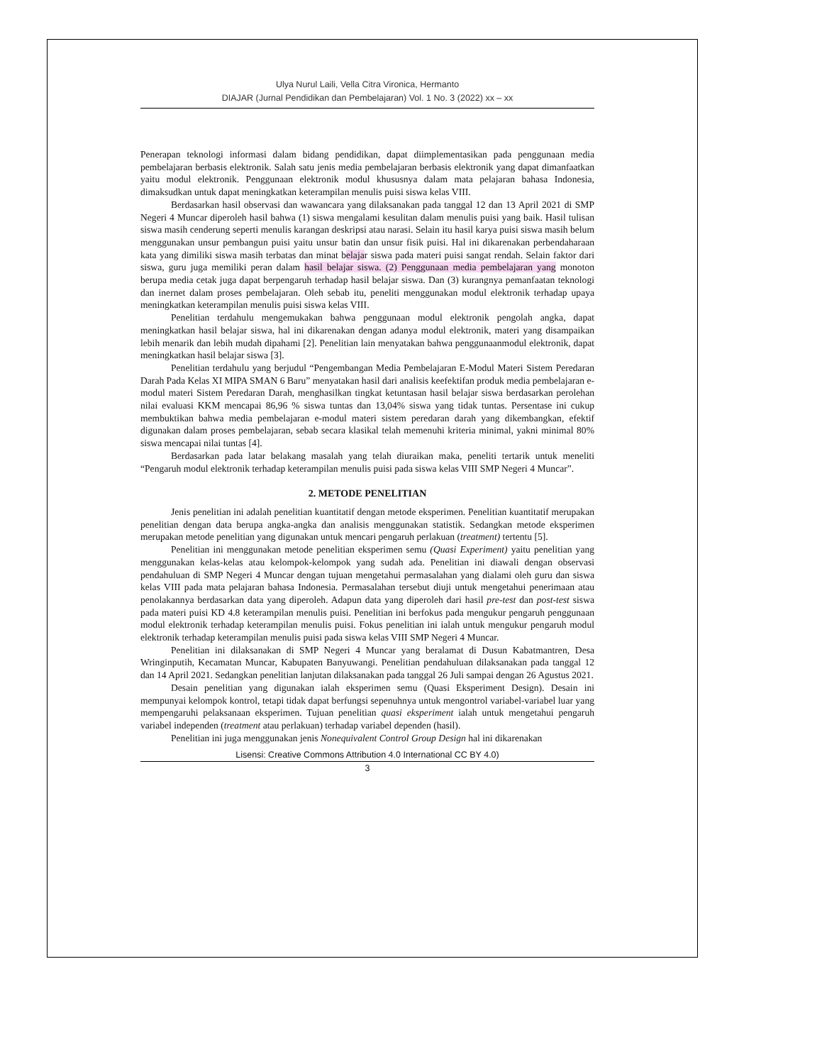Ulya Nurul Laili, Vella Citra Vironica, Hermanto
DIAJAR (Jurnal Pendidikan dan Pembelajaran) Vol. 1 No. 3 (2022) xx – xx
Penerapan teknologi informasi dalam bidang pendidikan, dapat diimplementasikan pada penggunaan media pembelajaran berbasis elektronik. Salah satu jenis media pembelajaran berbasis elektronik yang dapat dimanfaatkan yaitu modul elektronik. Penggunaan elektronik modul khususnya dalam mata pelajaran bahasa Indonesia, dimaksudkan untuk dapat meningkatkan keterampilan menulis puisi siswa kelas VIII.
Berdasarkan hasil observasi dan wawancara yang dilaksanakan pada tanggal 12 dan 13 April 2021 di SMP Negeri 4 Muncar diperoleh hasil bahwa (1) siswa mengalami kesulitan dalam menulis puisi yang baik. Hasil tulisan siswa masih cenderung seperti menulis karangan deskripsi atau narasi. Selain itu hasil karya puisi siswa masih belum menggunakan unsur pembangun puisi yaitu unsur batin dan unsur fisik puisi. Hal ini dikarenakan perbendaharaan kata yang dimiliki siswa masih terbatas dan minat belajar siswa pada materi puisi sangat rendah. Selain faktor dari siswa, guru juga memiliki peran dalam hasil belajar siswa. (2) Penggunaan media pembelajaran yang monoton berupa media cetak juga dapat berpengaruh terhadap hasil belajar siswa. Dan (3) kurangnya pemanfaatan teknologi dan inernet dalam proses pembelajaran. Oleh sebab itu, peneliti menggunakan modul elektronik terhadap upaya meningkatkan keterampilan menulis puisi siswa kelas VIII.
Penelitian terdahulu mengemukakan bahwa penggunaan modul elektronik pengolah angka, dapat meningkatkan hasil belajar siswa, hal ini dikarenakan dengan adanya modul elektronik, materi yang disampaikan lebih menarik dan lebih mudah dipahami [2]. Penelitian lain menyatakan bahwa penggunaanmodul elektronik, dapat meningkatkan hasil belajar siswa [3].
Penelitian terdahulu yang berjudul “Pengembangan Media Pembelajaran E-Modul Materi Sistem Peredaran Darah Pada Kelas XI MIPA SMAN 6 Baru” menyatakan hasil dari analisis keefektifan produk media pembelajaran e-modul materi Sistem Peredaran Darah, menghasilkan tingkat ketuntasan hasil belajar siswa berdasarkan perolehan nilai evaluasi KKM mencapai 86,96 % siswa tuntas dan 13,04% siswa yang tidak tuntas. Persentase ini cukup membuktikan bahwa media pembelajaran e-modul materi sistem peredaran darah yang dikembangkan, efektif digunakan dalam proses pembelajaran, sebab secara klasikal telah memenuhi kriteria minimal, yakni minimal 80% siswa mencapai nilai tuntas [4].
Berdasarkan pada latar belakang masalah yang telah diuraikan maka, peneliti tertarik untuk meneliti “Pengaruh modul elektronik terhadap keterampilan menulis puisi pada siswa kelas VIII SMP Negeri 4 Muncar”.
2. METODE PENELITIAN
Jenis penelitian ini adalah penelitian kuantitatif dengan metode eksperimen. Penelitian kuantitatif merupakan penelitian dengan data berupa angka-angka dan analisis menggunakan statistik. Sedangkan metode eksperimen merupakan metode penelitian yang digunakan untuk mencari pengaruh perlakuan (treatment) tertentu [5].
Penelitian ini menggunakan metode penelitian eksperimen semu (Quasi Experiment) yaitu penelitian yang menggunakan kelas-kelas atau kelompok-kelompok yang sudah ada. Penelitian ini diawali dengan observasi pendahuluan di SMP Negeri 4 Muncar dengan tujuan mengetahui permasalahan yang dialami oleh guru dan siswa kelas VIII pada mata pelajaran bahasa Indonesia. Permasalahan tersebut diuji untuk mengetahui penerimaan atau penolakannya berdasarkan data yang diperoleh. Adapun data yang diperoleh dari hasil pre-test dan post-test siswa pada materi puisi KD 4.8 keterampilan menulis puisi. Penelitian ini berfokus pada mengukur pengaruh penggunaan modul elektronik terhadap keterampilan menulis puisi. Fokus penelitian ini ialah untuk mengukur pengaruh modul elektronik terhadap keterampilan menulis puisi pada siswa kelas VIII SMP Negeri 4 Muncar.
Penelitian ini dilaksanakan di SMP Negeri 4 Muncar yang beralamat di Dusun Kabatmantren, Desa Wringinputih, Kecamatan Muncar, Kabupaten Banyuwangi. Penelitian pendahuluan dilaksanakan pada tanggal 12 dan 14 April 2021. Sedangkan penelitian lanjutan dilaksanakan pada tanggal 26 Juli sampai dengan 26 Agustus 2021.
Desain penelitian yang digunakan ialah eksperimen semu (Quasi Eksperiment Design). Desain ini mempunyai kelompok kontrol, tetapi tidak dapat berfungsi sepenuhnya untuk mengontrol variabel-variabel luar yang mempengaruhi pelaksanaan eksperimen. Tujuan penelitian quasi eksperiment ialah untuk mengetahui pengaruh variabel independen (treatment atau perlakuan) terhadap variabel dependen (hasil).
Penelitian ini juga menggunakan jenis Nonequivalent Control Group Design hal ini dikarenakan
Lisensi: Creative Commons Attribution 4.0 International CC BY 4.0)
3